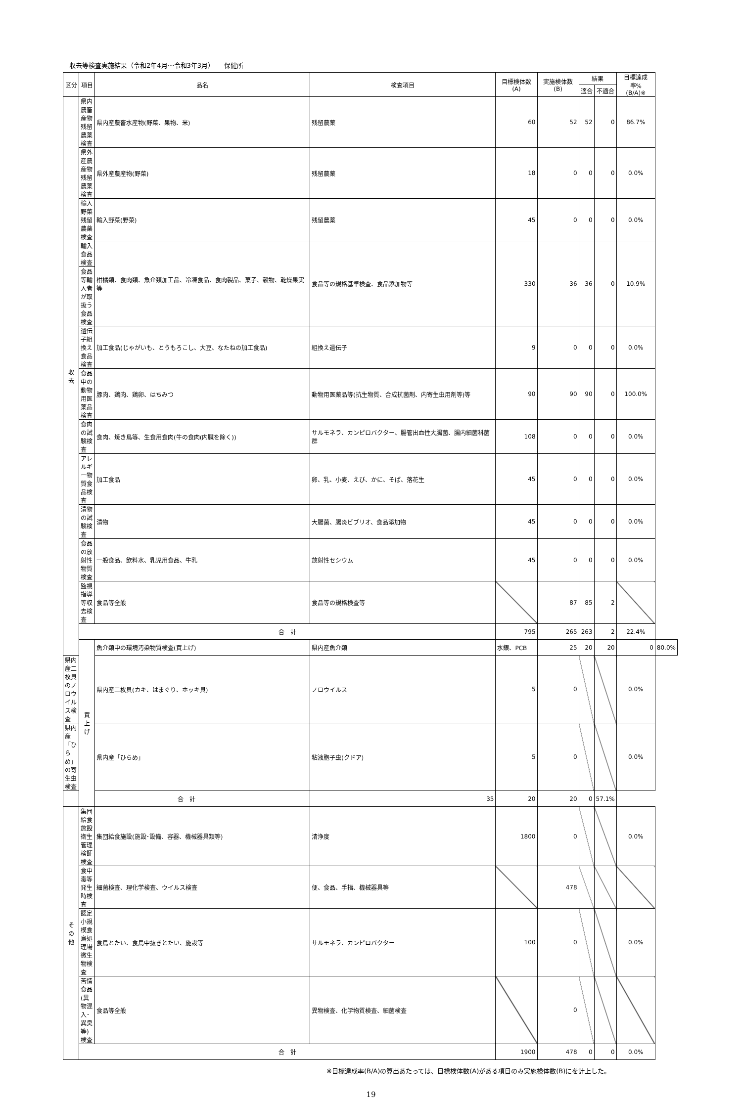収去等検査実施結果（令和2年4月～令和3年3月）　　保健所
| 区分 | 項目 | 品名 | 検査項目 | 目標検体数(A) | 実施検体数(B) | 結果 | | 目標達成率% (B/A)※ | |
| --- | --- | --- | --- | --- | --- | --- | --- | --- | --- |
| | | | | | | 適合 | 不適合 | | |
| 収 去 | 県内農畜産物残留農薬検査 | 県内産農畜水産物(野菜、果物、米) | 残留農薬 | 60 | 52 | 52 | 0 | 86.7% | |
| | 県外産農産物残留農薬検査 | 県外産農産物(野菜) | 残留農薬 | 18 | 0 | 0 | 0 | 0.0% | |
| | 輸入野菜残留農薬検査 | 輸入野菜(野菜) | 残留農薬 | 45 | 0 | 0 | 0 | 0.0% | |
| | 輸入食品検査 | 柑橘類、食肉類、魚介類加工品、冷凍食品、食肉製品、菓子、穀物、乾燥果実等 | 食品等の規格基準検査、食品添加物等 | 330 | 36 | 36 | 0 | 10.9% | |
| | 食品等輸入者が取扱う食品検査 | | | | | | | | |
| | 遺伝子組換え食品検査 | 加工食品(じゃがいも、とうもろこし、大豆、なたねの加工食品) | 組換え遺伝子 | 9 | 0 | 0 | 0 | 0.0% | |
| | 食品中の動物用医薬品検査 | 豚肉、鶏肉、鶏卵、はちみつ | 動物用医薬品等(抗生物質、合成抗菌剤、内寄生虫用剤等)等 | 90 | 90 | 90 | 0 | 100.0% | |
| | 食肉の試験検査 | 食肉、焼き鳥等、生食用食肉(牛の食肉(内臓を除く)) | サルモネラ、カンピロバクター、腸管出血性大腸菌、腸内細菌科菌群 | 108 | 0 | 0 | 0 | 0.0% | |
| | アレルギー物質食品検査 | 加工食品 | 卵、乳、小麦、えび、かに、そば、落花生 | 45 | 0 | 0 | 0 | 0.0% | |
| | 漬物の試験検査 | 漬物 | 大腸菌、腸炎ビブリオ、食品添加物 | 45 | 0 | 0 | 0 | 0.0% | |
| | 食品の放射性物質検査 | 一般食品、飲料水、乳児用食品、牛乳 | 放射性セシウム | 45 | 0 | 0 | 0 | 0.0% | |
| | 監視指導等収去検査 | 食品等全般 | 食品等の規格検査等 | | 87 | 85 | 2 | | |
| | 合 計 | | | 795 | 265 | 263 | 2 | 22.4% | |
| | 買 上 げ | 魚介類中の環境汚染物質検査(買上げ) | 県内産魚介類 | 水銀、PCB | 25 | 20 | 20 | 0 | 80.0% |
| 県内産二枚貝のノロウイルス検査 | | 県内産二枚貝(カキ、はまぐり、ホッキ貝) | ノロウイルス | 5 | 0 | | | 0.0% | |
| 県内産「ひらめ」の寄生虫検査 | | 県内産「ひらめ」 | 粘液胞子虫(クドア) | 5 | 0 | | | 0.0% | |
| 合 計 | | | 35 | 20 | 20 | 0 | 57.1% | | |
| そ の 他 | 集団給食施設衛生管理検証検査 | 集団給食施設(施設･設備、容器、機械器具類等) | 清浄度 | 1800 | 0 | | | 0.0% | |
| | 食中毒等発生時検査 | 細菌検査、理化学検査、ウイルス検査 | 便、食品、手指、機械器具等 | | 478 | | | | |
| | 認定小規模食鳥処理場微生物検査 | 食鳥とたい、食鳥中抜きとたい、施設等 | サルモネラ、カンピロバクター | 100 | 0 | | | 0.0% | |
| | 苦情食品(異物混入･異臭等)検査 | 食品等全般 | 異物検査、化学物質検査、細菌検査 | | 0 | | | | |
| | 合 計 | | | 1900 | 478 | 0 | 0 | 0.0% | |
※目標達成率(B/A)の算出あたっては、目標検体数(A)がある項目のみ実施検体数(B)にを計上した。
19